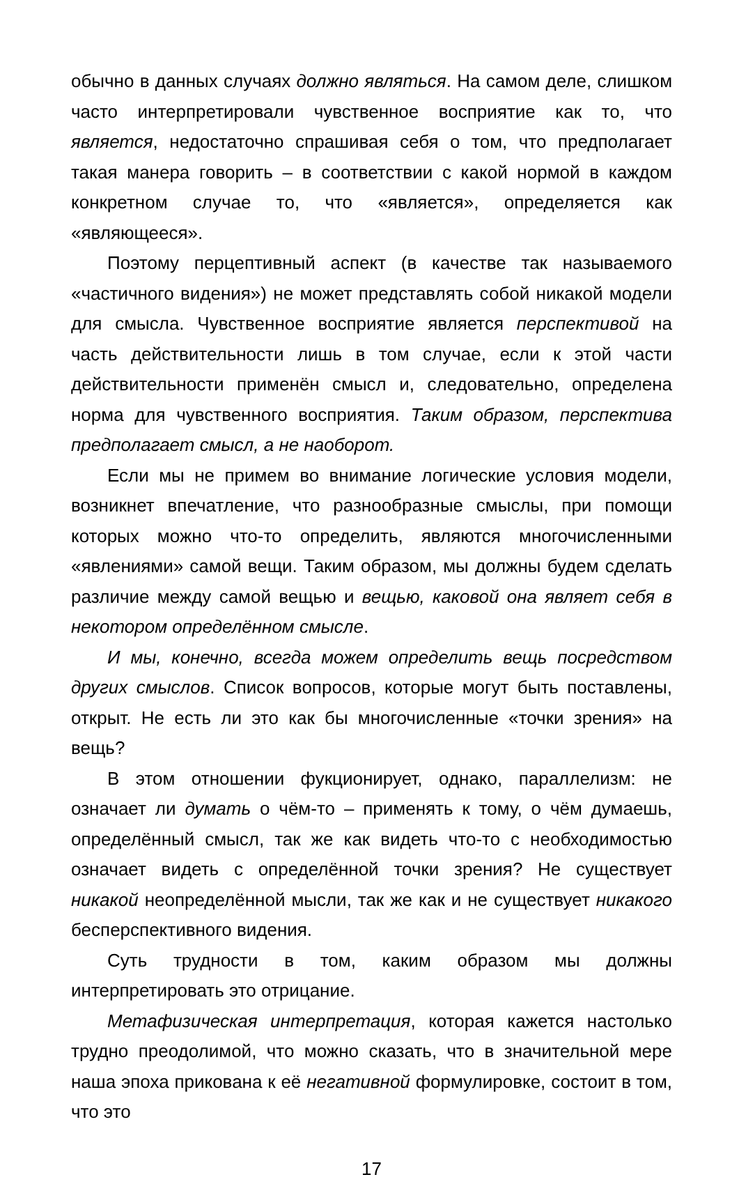обычно в данных случаях должно являться. На самом деле, слишком часто интерпретировали чувственное восприятие как то, что является, недостаточно спрашивая себя о том, что предполагает такая манера говорить – в соответствии с какой нормой в каждом конкретном случае то, что «является», определяется как «являющееся».
Поэтому перцептивный аспект (в качестве так называемого «частичного видения») не может представлять собой никакой модели для смысла. Чувственное восприятие является перспективой на часть действительности лишь в том случае, если к этой части действительности применён смысл и, следовательно, определена норма для чувственного восприятия. Таким образом, перспектива предполагает смысл, а не наоборот.
Если мы не примем во внимание логические условия модели, возникнет впечатление, что разнообразные смыслы, при помощи которых можно что-то определить, являются многочисленными «явлениями» самой вещи. Таким образом, мы должны будем сделать различие между самой вещью и вещью, каковой она являет себя в некотором определённом смысле.
И мы, конечно, всегда можем определить вещь посредством других смыслов. Список вопросов, которые могут быть поставлены, открыт. Не есть ли это как бы многочисленные «точки зрения» на вещь?
В этом отношении фукционирует, однако, параллелизм: не означает ли думать о чём-то – применять к тому, о чём думаешь, определённый смысл, так же как видеть что-то с необходимостью означает видеть с определённой точки зрения? Не существует никакой неопределённой мысли, так же как и не существует никакого бесперспективного видения.
Суть трудности в том, каким образом мы должны интерпретировать это отрицание.
Метафизическая интерпретация, которая кажется настолько трудно преодолимой, что можно сказать, что в значительной мере наша эпоха прикована к её негативной формулировке, состоит в том, что это
17